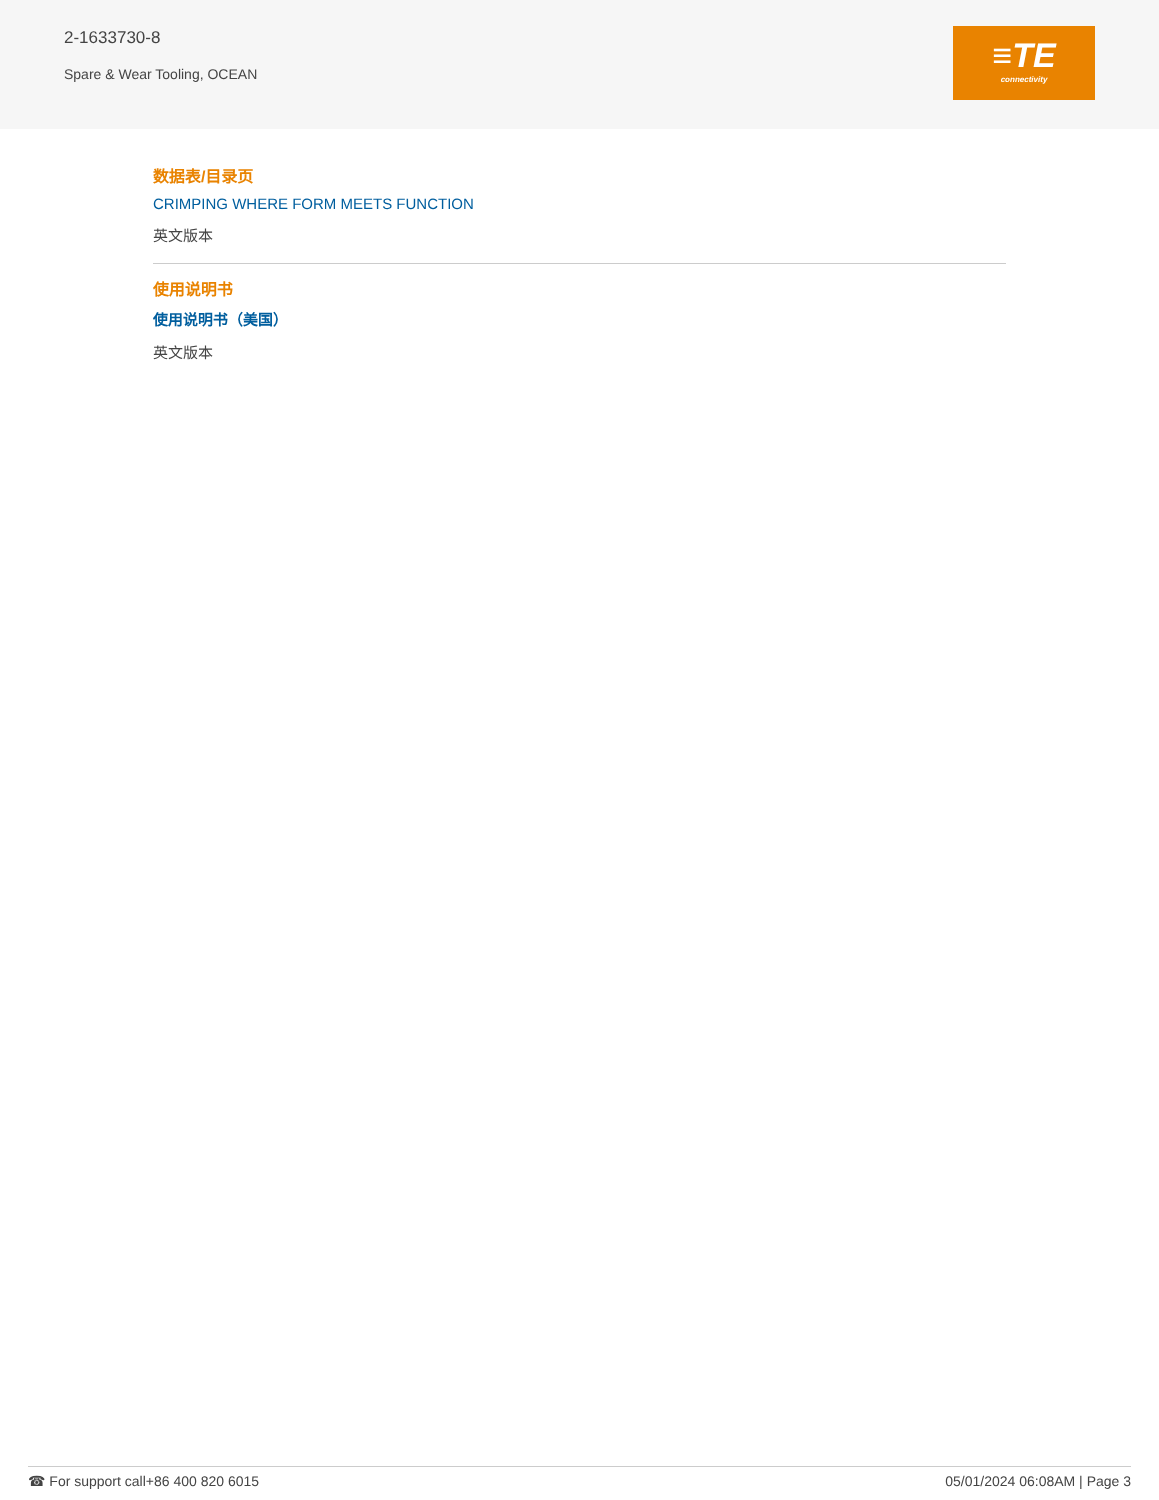2-1633730-8
Spare & Wear Tooling, OCEAN
≡TE
connectivity
数据表/目录页
CRIMPING WHERE FORM MEETS FUNCTION
英文版本
使用说明书
使用说明书（美国）
英文版本
☎ For support call+86 400 820 6015 05/01/2024 06:08AM | Page 3